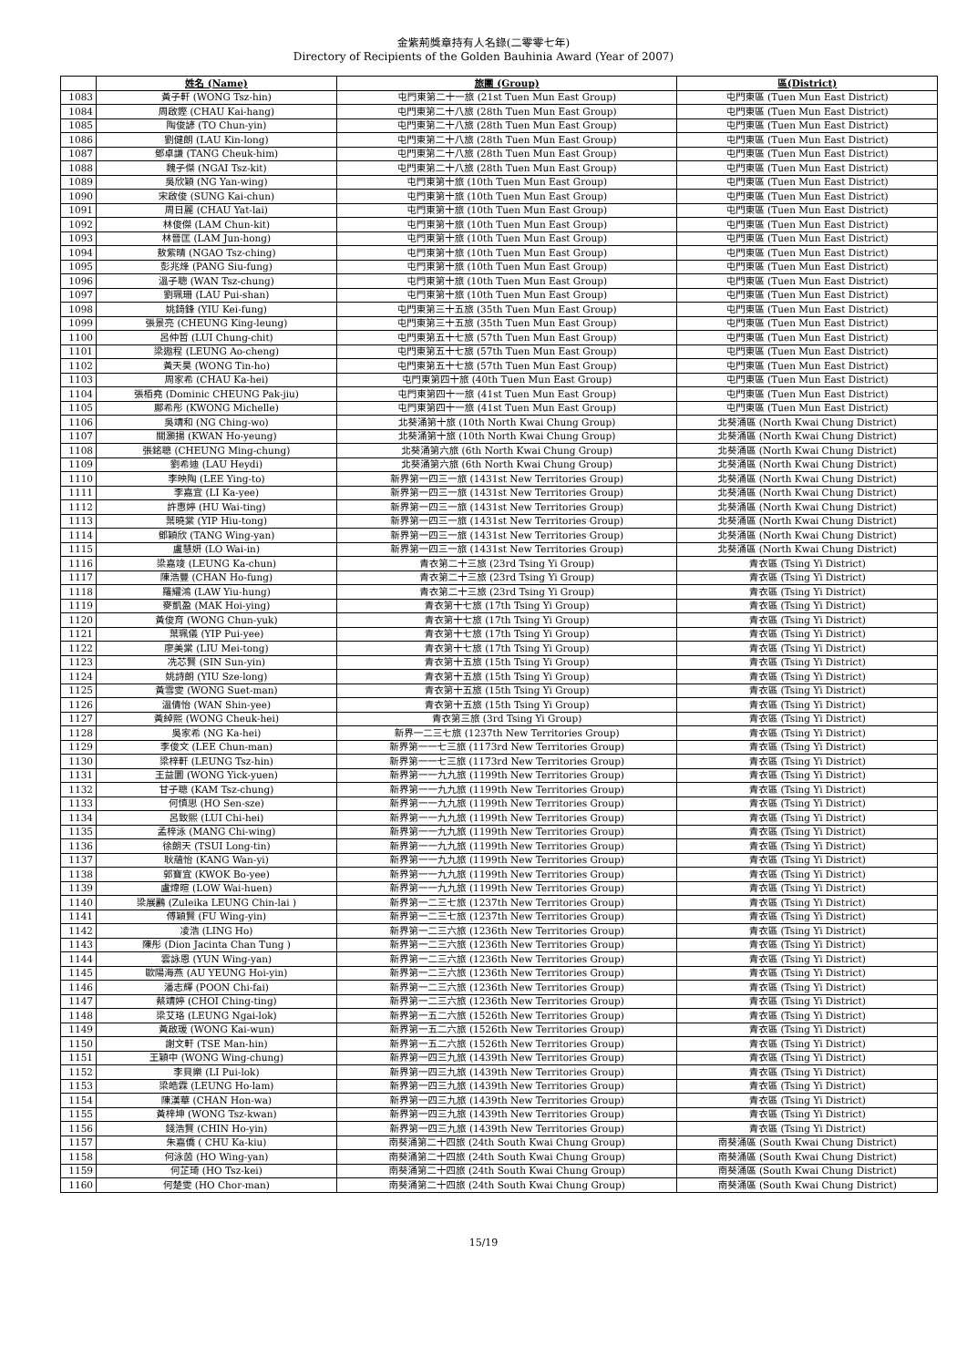金紫荊獎章持有人名錄(二零零七年)
Directory of Recipients of the Golden Bauhinia Award (Year of 2007)
| | 姓名 (Name) | 旅團 (Group) | 區(District) |
| --- | --- | --- | --- |
| 1083 | 黃子軒 (WONG Tsz-hin) | 屯門東第二十一旅 (21st Tuen Mun East Group) | 屯門東區 (Tuen Mun East District) |
| 1084 | 周啟鏗 (CHAU Kai-hang) | 屯門東第二十八旅 (28th Tuen Mun East Group) | 屯門東區 (Tuen Mun East District) |
| 1085 | 陶俊諺 (TO Chun-yin) | 屯門東第二十八旅 (28th Tuen Mun East Group) | 屯門東區 (Tuen Mun East District) |
| 1086 | 劉健朗 (LAU Kin-long) | 屯門東第二十八旅 (28th Tuen Mun East Group) | 屯門東區 (Tuen Mun East District) |
| 1087 | 鄧卓謙 (TANG Cheuk-him) | 屯門東第二十八旅 (28th Tuen Mun East Group) | 屯門東區 (Tuen Mun East District) |
| 1088 | 魏子傑 (NGAI Tsz-kit) | 屯門東第二十八旅 (28th Tuen Mun East Group) | 屯門東區 (Tuen Mun East District) |
| 1089 | 吳欣穎 (NG Yan-wing) | 屯門東第十旅 (10th Tuen Mun East Group) | 屯門東區 (Tuen Mun East District) |
| 1090 | 宋啟俊 (SUNG Kai-chun) | 屯門東第十旅 (10th Tuen Mun East Group) | 屯門東區 (Tuen Mun East District) |
| 1091 | 周日麗 (CHAU Yat-lai) | 屯門東第十旅 (10th Tuen Mun East Group) | 屯門東區 (Tuen Mun East District) |
| 1092 | 林俊傑 (LAM Chun-kit) | 屯門東第十旅 (10th Tuen Mun East Group) | 屯門東區 (Tuen Mun East District) |
| 1093 | 林晉匡 (LAM Jun-hong) | 屯門東第十旅 (10th Tuen Mun East Group) | 屯門東區 (Tuen Mun East District) |
| 1094 | 敖紫晴 (NGAO Tsz-ching) | 屯門東第十旅 (10th Tuen Mun East Group) | 屯門東區 (Tuen Mun East District) |
| 1095 | 彭兆烽 (PANG Siu-fung) | 屯門東第十旅 (10th Tuen Mun East Group) | 屯門東區 (Tuen Mun East District) |
| 1096 | 溫子聰 (WAN Tsz-chung) | 屯門東第十旅 (10th Tuen Mun East Group) | 屯門東區 (Tuen Mun East District) |
| 1097 | 劉珮珊 (LAU Pui-shan) | 屯門東第十旅 (10th Tuen Mun East Group) | 屯門東區 (Tuen Mun East District) |
| 1098 | 姚錡鋒 (YIU Kei-fung) | 屯門東第三十五旅 (35th Tuen Mun East Group) | 屯門東區 (Tuen Mun East District) |
| 1099 | 張景亮 (CHEUNG King-leung) | 屯門東第三十五旅 (35th Tuen Mun East Group) | 屯門東區 (Tuen Mun East District) |
| 1100 | 呂仲哲 (LUI Chung-chit) | 屯門東第五十七旅 (57th Tuen Mun East Group) | 屯門東區 (Tuen Mun East District) |
| 1101 | 梁遨程 (LEUNG Ao-cheng) | 屯門東第五十七旅 (57th Tuen Mun East Group) | 屯門東區 (Tuen Mun East District) |
| 1102 | 黃天昊 (WONG Tin-ho) | 屯門東第五十七旅 (57th Tuen Mun East Group) | 屯門東區 (Tuen Mun East District) |
| 1103 | 周家希 (CHAU Ka-hei) | 屯門東第四十旅 (40th Tuen Mun East Group) | 屯門東區 (Tuen Mun East District) |
| 1104 | 張栢堯 (Dominic CHEUNG Pak-jiu) | 屯門東第四十一旅 (41st Tuen Mun East Group) | 屯門東區 (Tuen Mun East District) |
| 1105 | 鄺希彤 (KWONG Michelle) | 屯門東第四十一旅 (41st Tuen Mun East Group) | 屯門東區 (Tuen Mun East District) |
| 1106 | 吳靖和 (NG Ching-wo) | 北葵涌第十旅 (10th North Kwai Chung Group) | 北葵涌區 (North Kwai Chung District) |
| 1107 | 關灝揚 (KWAN Ho-yeung) | 北葵涌第十旅 (10th North Kwai Chung Group) | 北葵涌區 (North Kwai Chung District) |
| 1108 | 張銘聰 (CHEUNG Ming-chung) | 北葵涌第六旅 (6th North Kwai Chung Group) | 北葵涌區 (North Kwai Chung District) |
| 1109 | 劉希迪 (LAU Heydi) | 北葵涌第六旅 (6th North Kwai Chung Group) | 北葵涌區 (North Kwai Chung District) |
| 1110 | 李映陶 (LEE Ying-to) | 新界第一四三一旅 (1431st New Territories Group) | 北葵涌區 (North Kwai Chung District) |
| 1111 | 李嘉宜 (LI Ka-yee) | 新界第一四三一旅 (1431st New Territories Group) | 北葵涌區 (North Kwai Chung District) |
| 1112 | 許惠婷 (HU Wai-ting) | 新界第一四三一旅 (1431st New Territories Group) | 北葵涌區 (North Kwai Chung District) |
| 1113 | 葉曉棠 (YIP Hiu-tong) | 新界第一四三一旅 (1431st New Territories Group) | 北葵涌區 (North Kwai Chung District) |
| 1114 | 鄧穎欣 (TANG Wing-yan) | 新界第一四三一旅 (1431st New Territories Group) | 北葵涌區 (North Kwai Chung District) |
| 1115 | 盧慧妍 (LO Wai-in) | 新界第一四三一旅 (1431st New Territories Group) | 北葵涌區 (North Kwai Chung District) |
| 1116 | 梁嘉竣 (LEUNG Ka-chun) | 青衣第二十三旅 (23rd Tsing Yi Group) | 青衣區 (Tsing Yi District) |
| 1117 | 陳浩豐 (CHAN Ho-fung) | 青衣第二十三旅 (23rd Tsing Yi Group) | 青衣區 (Tsing Yi District) |
| 1118 | 羅耀鴻 (LAW Yiu-hung) | 青衣第二十三旅 (23rd Tsing Yi Group) | 青衣區 (Tsing Yi District) |
| 1119 | 麥凱盈 (MAK Hoi-ying) | 青衣第十七旅 (17th Tsing Yi Group) | 青衣區 (Tsing Yi District) |
| 1120 | 黃俊育 (WONG Chun-yuk) | 青衣第十七旅 (17th Tsing Yi Group) | 青衣區 (Tsing Yi District) |
| 1121 | 葉珮儀 (YIP Pui-yee) | 青衣第十七旅 (17th Tsing Yi Group) | 青衣區 (Tsing Yi District) |
| 1122 | 廖美棠 (LIU Mei-tong) | 青衣第十七旅 (17th Tsing Yi Group) | 青衣區 (Tsing Yi District) |
| 1123 | 冼芯賢 (SIN Sun-yin) | 青衣第十五旅 (15th Tsing Yi Group) | 青衣區 (Tsing Yi District) |
| 1124 | 姚詩朗 (YIU Sze-long) | 青衣第十五旅 (15th Tsing Yi Group) | 青衣區 (Tsing Yi District) |
| 1125 | 黃雪雯 (WONG Suet-man) | 青衣第十五旅 (15th Tsing Yi Group) | 青衣區 (Tsing Yi District) |
| 1126 | 溫倩怡 (WAN Shin-yee) | 青衣第十五旅 (15th Tsing Yi Group) | 青衣區 (Tsing Yi District) |
| 1127 | 黃綽熙 (WONG Cheuk-hei) | 青衣第三旅 (3rd Tsing Yi Group) | 青衣區 (Tsing Yi District) |
| 1128 | 吳家希 (NG Ka-hei) | 新界一二三七旅 (1237th New Territories Group) | 青衣區 (Tsing Yi District) |
| 1129 | 李俊文 (LEE Chun-man) | 新界第一一七三旅 (1173rd New Territories Group) | 青衣區 (Tsing Yi District) |
| 1130 | 梁梓軒 (LEUNG Tsz-hin) | 新界第一一七三旅 (1173rd New Territories Group) | 青衣區 (Tsing Yi District) |
| 1131 | 王益圜 (WONG Yick-yuen) | 新界第一一九九旅 (1199th New Territories Group) | 青衣區 (Tsing Yi District) |
| 1132 | 甘子聰 (KAM Tsz-chung) | 新界第一一九九旅 (1199th New Territories Group) | 青衣區 (Tsing Yi District) |
| 1133 | 何慎思 (HO Sen-sze) | 新界第一一九九旅 (1199th New Territories Group) | 青衣區 (Tsing Yi District) |
| 1134 | 呂致熙 (LUI Chi-hei) | 新界第一一九九旅 (1199th New Territories Group) | 青衣區 (Tsing Yi District) |
| 1135 | 孟梓泳 (MANG Chi-wing) | 新界第一一九九旅 (1199th New Territories Group) | 青衣區 (Tsing Yi District) |
| 1136 | 徐朗天 (TSUI Long-tin) | 新界第一一九九旅 (1199th New Territories Group) | 青衣區 (Tsing Yi District) |
| 1137 | 耿蘊怡 (KANG Wan-yi) | 新界第一一九九旅 (1199th New Territories Group) | 青衣區 (Tsing Yi District) |
| 1138 | 郭寶宜 (KWOK Bo-yee) | 新界第一一九九旅 (1199th New Territories Group) | 青衣區 (Tsing Yi District) |
| 1139 | 盧煒暄 (LOW Wai-huen) | 新界第一一九九旅 (1199th New Territories Group) | 青衣區 (Tsing Yi District) |
| 1140 | 梁展鸝 (Zuleika LEUNG Chin-lai ) | 新界第一二三七旅 (1237th New Territories Group) | 青衣區 (Tsing Yi District) |
| 1141 | 傅穎賢 (FU Wing-yin) | 新界第一二三七旅 (1237th New Territories Group) | 青衣區 (Tsing Yi District) |
| 1142 | 凌浩 (LING Ho) | 新界第一二三六旅 (1236th New Territories Group) | 青衣區 (Tsing Yi District) |
| 1143 | 陳彤 (Dion Jacinta Chan Tung ) | 新界第一二三六旅 (1236th New Territories Group) | 青衣區 (Tsing Yi District) |
| 1144 | 雲詠恩 (YUN Wing-yan) | 新界第一二三六旅 (1236th New Territories Group) | 青衣區 (Tsing Yi District) |
| 1145 | 歐陽海燕 (AU YEUNG Hoi-yin) | 新界第一二三六旅 (1236th New Territories Group) | 青衣區 (Tsing Yi District) |
| 1146 | 潘志輝 (POON Chi-fai) | 新界第一二三六旅 (1236th New Territories Group) | 青衣區 (Tsing Yi District) |
| 1147 | 蔡靖婷 (CHOI Ching-ting) | 新界第一二三六旅 (1236th New Territories Group) | 青衣區 (Tsing Yi District) |
| 1148 | 梁艾珞 (LEUNG Ngai-lok) | 新界第一五二六旅 (1526th New Territories Group) | 青衣區 (Tsing Yi District) |
| 1149 | 黃啟瑗 (WONG Kai-wun) | 新界第一五二六旅 (1526th New Territories Group) | 青衣區 (Tsing Yi District) |
| 1150 | 謝文軒 (TSE Man-hin) | 新界第一五二六旅 (1526th New Territories Group) | 青衣區 (Tsing Yi District) |
| 1151 | 王穎中 (WONG Wing-chung) | 新界第一四三九旅 (1439th New Territories Group) | 青衣區 (Tsing Yi District) |
| 1152 | 李貝樂 (LI Pui-lok) | 新界第一四三九旅 (1439th New Territories Group) | 青衣區 (Tsing Yi District) |
| 1153 | 梁皓霖 (LEUNG Ho-lam) | 新界第一四三九旅 (1439th New Territories Group) | 青衣區 (Tsing Yi District) |
| 1154 | 陳漢華 (CHAN Hon-wa) | 新界第一四三九旅 (1439th New Territories Group) | 青衣區 (Tsing Yi District) |
| 1155 | 黃梓坤 (WONG Tsz-kwan) | 新界第一四三九旅 (1439th New Territories Group) | 青衣區 (Tsing Yi District) |
| 1156 | 錢浩賢 (CHIN Ho-yin) | 新界第一四三九旅 (1439th New Territories Group) | 青衣區 (Tsing Yi District) |
| 1157 | 朱嘉僑 ( CHU Ka-kiu) | 南葵涌第二十四旅 (24th South Kwai Chung Group) | 南葵涌區 (South Kwai Chung District) |
| 1158 | 何泳茵 (HO Wing-yan) | 南葵涌第二十四旅 (24th South Kwai Chung Group) | 南葵涌區 (South Kwai Chung District) |
| 1159 | 何芷琦 (HO Tsz-kei) | 南葵涌第二十四旅 (24th South Kwai Chung Group) | 南葵涌區 (South Kwai Chung District) |
| 1160 | 何楚雯 (HO Chor-man) | 南葵涌第二十四旅 (24th South Kwai Chung Group) | 南葵涌區 (South Kwai Chung District) |
15/19